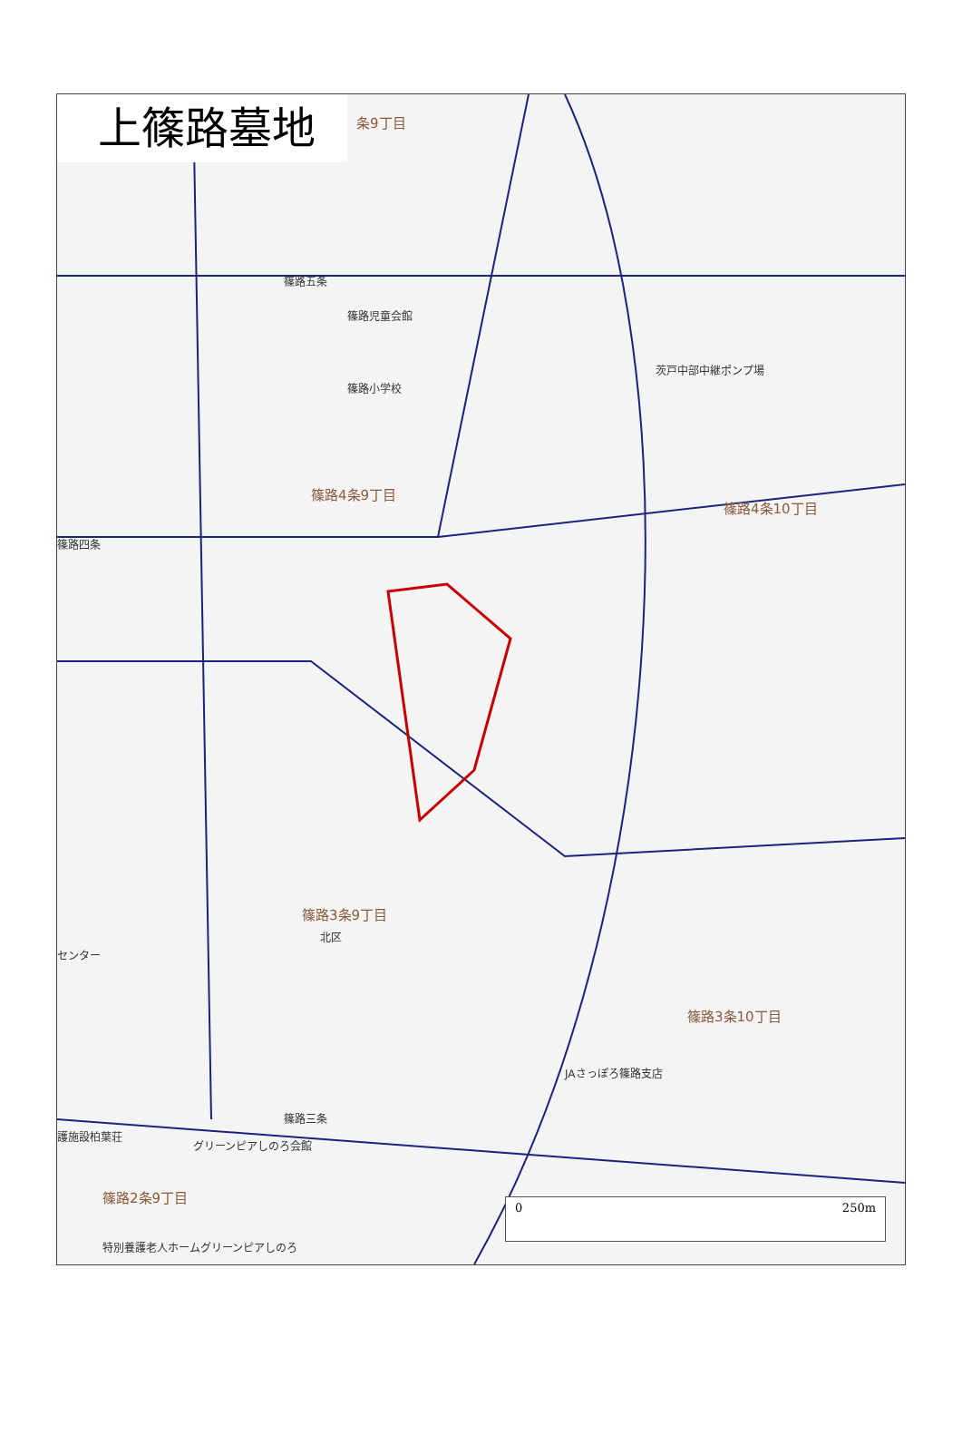上篠路墓地
条9丁目
篠路児童会館
茨戸中部中継ポンプ場
篠路小学校
篠路4条9丁目
篠路4条10丁目
篠路3条9丁目
北区
センター
篠路3条10丁目
JAさっぽろ篠路支店
護施設柏葉荘
グリーンピアしのろ会館
篠路2条9丁目
特別養護老人ホームグリーンピアしのろ
篠路五条
篠路四条
篠路三条
0 250m